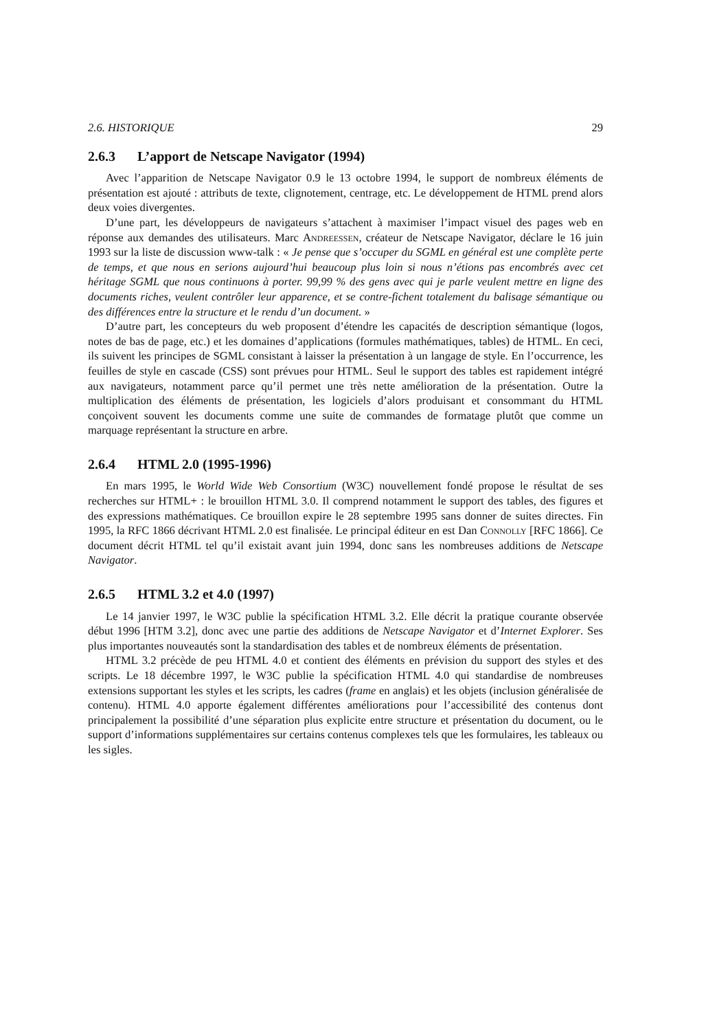2.6. HISTORIQUE 29
2.6.3 L’apport de Netscape Navigator (1994)
Avec l’apparition de Netscape Navigator 0.9 le 13 octobre 1994, le support de nombreux éléments de présentation est ajouté : attributs de texte, clignotement, centrage, etc. Le développement de HTML prend alors deux voies divergentes.
D’une part, les développeurs de navigateurs s’attachent à maximiser l’impact visuel des pages web en réponse aux demandes des utilisateurs. Marc Andreessen, créateur de Netscape Navigator, déclare le 16 juin 1993 sur la liste de discussion www-talk : « Je pense que s’occuper du SGML en général est une complète perte de temps, et que nous en serions aujourd’hui beaucoup plus loin si nous n’étions pas encombrés avec cet héritage SGML que nous continuons à porter. 99,99 % des gens avec qui je parle veulent mettre en ligne des documents riches, veulent contrôler leur apparence, et se contre-fichent totalement du balisage sémantique ou des différences entre la structure et le rendu d’un document. »
D’autre part, les concepteurs du web proposent d’étendre les capacités de description sémantique (logos, notes de bas de page, etc.) et les domaines d’applications (formules mathématiques, tables) de HTML. En ceci, ils suivent les principes de SGML consistant à laisser la présentation à un langage de style. En l’occurrence, les feuilles de style en cascade (CSS) sont prévues pour HTML. Seul le support des tables est rapidement intégré aux navigateurs, notamment parce qu’il permet une très nette amélioration de la présentation. Outre la multiplication des éléments de présentation, les logiciels d’alors produisant et consommant du HTML conçoivent souvent les documents comme une suite de commandes de formatage plutôt que comme un marquage représentant la structure en arbre.
2.6.4 HTML 2.0 (1995-1996)
En mars 1995, le World Wide Web Consortium (W3C) nouvellement fondé propose le résultat de ses recherches sur HTML+ : le brouillon HTML 3.0. Il comprend notamment le support des tables, des figures et des expressions mathématiques. Ce brouillon expire le 28 septembre 1995 sans donner de suites directes. Fin 1995, la RFC 1866 décrivant HTML 2.0 est finalisée. Le principal éditeur en est Dan Connolly [RFC 1866]. Ce document décrit HTML tel qu’il existait avant juin 1994, donc sans les nombreuses additions de Netscape Navigator.
2.6.5 HTML 3.2 et 4.0 (1997)
Le 14 janvier 1997, le W3C publie la spécification HTML 3.2. Elle décrit la pratique courante observée début 1996 [HTM 3.2], donc avec une partie des additions de Netscape Navigator et d’Internet Explorer. Ses plus importantes nouveautés sont la standardisation des tables et de nombreux éléments de présentation.
HTML 3.2 précède de peu HTML 4.0 et contient des éléments en prévision du support des styles et des scripts. Le 18 décembre 1997, le W3C publie la spécification HTML 4.0 qui standardise de nombreuses extensions supportant les styles et les scripts, les cadres (frame en anglais) et les objets (inclusion généralisée de contenu). HTML 4.0 apporte également différentes améliorations pour l’accessibilité des contenus dont principalement la possibilité d’une séparation plus explicite entre structure et présentation du document, ou le support d’informations supplémentaires sur certains contenus complexes tels que les formulaires, les tableaux ou les sigles.